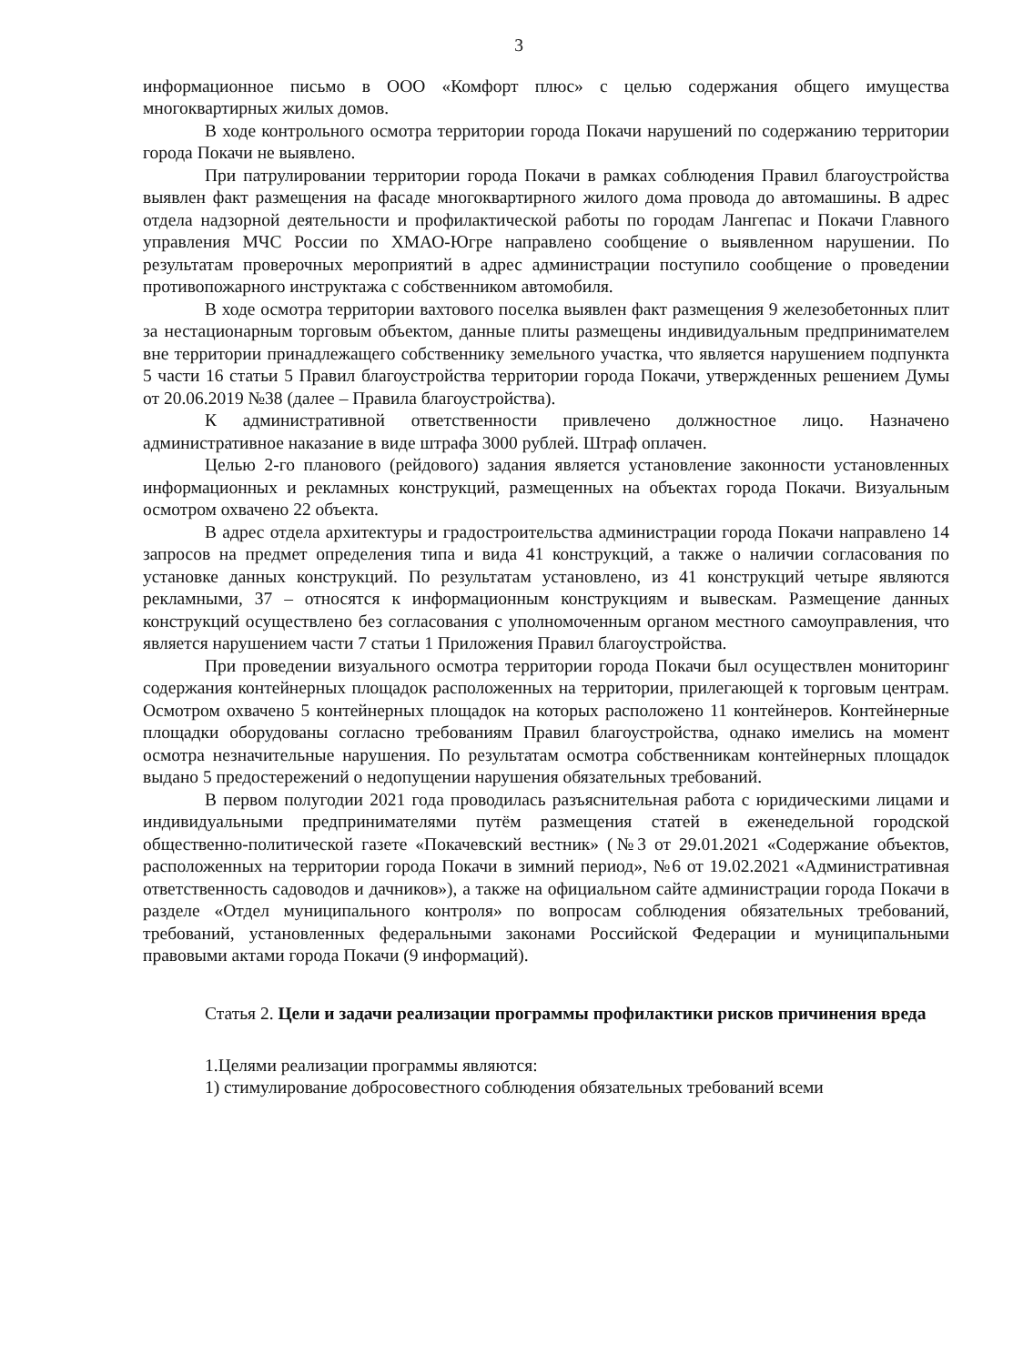3
информационное письмо в ООО «Комфорт плюс» с целью содержания общего имущества многоквартирных жилых домов.
В ходе контрольного осмотра территории города Покачи нарушений по содержанию территории города Покачи не выявлено.
При патрулировании территории города Покачи в рамках соблюдения Правил благоустройства выявлен факт размещения на фасаде многоквартирного жилого дома провода до автомашины. В адрес отдела надзорной деятельности и профилактической работы по городам Лангепас и Покачи Главного управления МЧС России по ХМАО-Югре направлено сообщение о выявленном нарушении. По результатам проверочных мероприятий в адрес администрации поступило сообщение о проведении противопожарного инструктажа с собственником автомобиля.
В ходе осмотра территории вахтового поселка выявлен факт размещения 9 железобетонных плит за нестационарным торговым объектом, данные плиты размещены индивидуальным предпринимателем вне территории принадлежащего собственнику земельного участка, что является нарушением подпункта 5 части 16 статьи 5 Правил благоустройства территории города Покачи, утвержденных решением Думы от 20.06.2019 №38 (далее – Правила благоустройства).
К административной ответственности привлечено должностное лицо. Назначено административное наказание в виде штрафа 3000 рублей. Штраф оплачен.
Целью 2-го планового (рейдового) задания является установление законности установленных информационных и рекламных конструкций, размещенных на объектах города Покачи. Визуальным осмотром охвачено 22 объекта.
В адрес отдела архитектуры и градостроительства администрации города Покачи направлено 14 запросов на предмет определения типа и вида 41 конструкций, а также о наличии согласования по установке данных конструкций. По результатам установлено, из 41 конструкций четыре являются рекламными, 37 – относятся к информационным конструкциям и вывескам. Размещение данных конструкций осуществлено без согласования с уполномоченным органом местного самоуправления, что является нарушением части 7 статьи 1 Приложения Правил благоустройства.
При проведении визуального осмотра территории города Покачи был осуществлен мониторинг содержания контейнерных площадок расположенных на территории, прилегающей к торговым центрам. Осмотром охвачено 5 контейнерных площадок на которых расположено 11 контейнеров. Контейнерные площадки оборудованы согласно требованиям Правил благоустройства, однако имелись на момент осмотра незначительные нарушения. По результатам осмотра собственникам контейнерных площадок выдано 5 предостережений о недопущении нарушения обязательных требований.
В первом полугодии 2021 года проводилась разъяснительная работа с юридическими лицами и индивидуальными предпринимателями путём размещения статей в еженедельной городской общественно-политической газете «Покачевский вестник» (№3 от 29.01.2021 «Содержание объектов, расположенных на территории города Покачи в зимний период», №6 от 19.02.2021 «Административная ответственность садоводов и дачников»), а также на официальном сайте администрации города Покачи в разделе «Отдел муниципального контроля» по вопросам соблюдения обязательных требований, требований, установленных федеральными законами Российской Федерации и муниципальными правовыми актами города Покачи (9 информаций).
Статья 2. Цели и задачи реализации программы профилактики рисков причинения вреда
1.Целями реализации программы являются:
1) стимулирование добросовестного соблюдения обязательных требований всеми